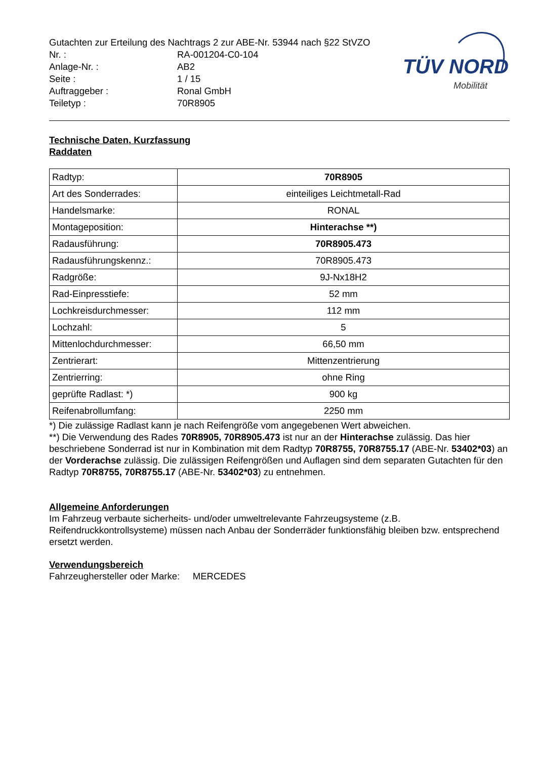TÜV NORD
Mobilität
| Gutachten zur Erteilung des Nachtrags 2 zur ABE-Nr. 53944 nach §22 StVZO | |
| Nr. : | RA-001204-C0-104 |
| Anlage-Nr. : | AB2 |
| Seite : | 1 / 15 |
| Auftraggeber : | Ronal GmbH |
| Teiletyp : | 70R8905 |
Technische Daten, Kurzfassung
Raddaten
| Radtyp: | 70R8905 |
| Art des Sonderrades: | einteiliges Leichtmetall-Rad |
| Handelsmarke: | RONAL |
| Montageposition: | Hinterachse **) |
| Radausführung: | 70R8905.473 |
| Radausführungskennz.: | 70R8905.473 |
| Radgröße: | 9J-Nx18H2 |
| Rad-Einpresstiefe: | 52 mm |
| Lochkreisdurchmesser: | 112 mm |
| Lochzahl: | 5 |
| Mittenlochdurchmesser: | 66,50 mm |
| Zentrierart: | Mittenzentrierung |
| Zentrierring: | ohne Ring |
| geprüfte Radlast: *) | 900 kg |
| Reifenabrollumfang: | 2250 mm |
*) Die zulässige Radlast kann je nach Reifengröße vom angegebenen Wert abweichen.
**) Die Verwendung des Rades 70R8905, 70R8905.473 ist nur an der Hinterachse zulässig. Das hier beschriebene Sonderrad ist nur in Kombination mit dem Radtyp 70R8755, 70R8755.17 (ABE-Nr. 53402*03) an der Vorderachse zulässig. Die zulässigen Reifengrößen und Auflagen sind dem separaten Gutachten für den Radtyp 70R8755, 70R8755.17 (ABE-Nr. 53402*03) zu entnehmen.
Allgemeine Anforderungen
Im Fahrzeug verbaute sicherheits- und/oder umweltrelevante Fahrzeugsysteme (z.B. Reifendruckkontrollsysteme) müssen nach Anbau der Sonderräder funktionsfähig bleiben bzw. entsprechend ersetzt werden.
Verwendungsbereich
Fahrzeughersteller oder Marke: MERCEDES